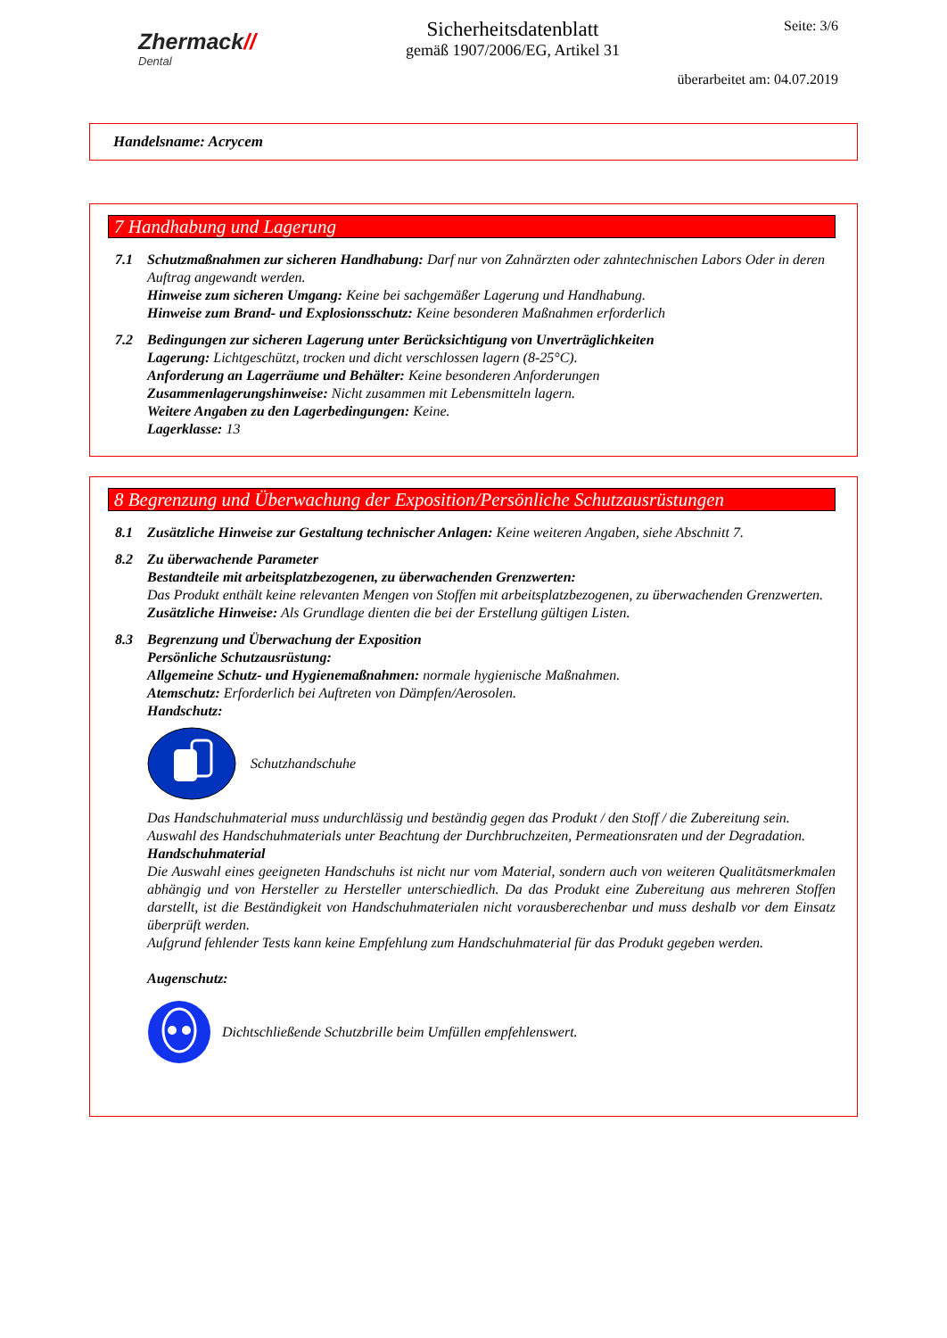Zhermack//
Dental
Sicherheitsdatenblatt
gemäß 1907/2006/EG, Artikel 31
Seite: 3/6
überarbeitet am: 04.07.2019
Handelsname: Acrycem
7 Handhabung und Lagerung
7.1 Schutzmaßnahmen zur sicheren Handhabung: Darf nur von Zahnärzten oder zahntechnischen Labors Oder in deren Auftrag angewandt werden.
Hinweise zum sicheren Umgang: Keine bei sachgemäßer Lagerung und Handhabung.
Hinweise zum Brand- und Explosionsschutz: Keine besonderen Maßnahmen erforderlich
7.2 Bedingungen zur sicheren Lagerung unter Berücksichtigung von Unverträglichkeiten
Lagerung: Lichtgeschützt, trocken und dicht verschlossen lagern (8-25°C).
Anforderung an Lagerräume und Behälter: Keine besonderen Anforderungen
Zusammenlagerungshinweise: Nicht zusammen mit Lebensmitteln lagern.
Weitere Angaben zu den Lagerbedingungen: Keine.
Lagerklasse: 13
8 Begrenzung und Überwachung der Exposition/Persönliche Schutzausrüstungen
8.1 Zusätzliche Hinweise zur Gestaltung technischer Anlagen: Keine weiteren Angaben, siehe Abschnitt 7.
8.2 Zu überwachende Parameter
Bestandteile mit arbeitsplatzbezogenen, zu überwachenden Grenzwerten:
Das Produkt enthält keine relevanten Mengen von Stoffen mit arbeitsplatzbezogenen, zu überwachenden Grenzwerten.
Zusätzliche Hinweise: Als Grundlage dienten die bei der Erstellung gültigen Listen.
8.3 Begrenzung und Überwachung der Exposition
Persönliche Schutzausrüstung:
Allgemeine Schutz- und Hygienemaßnahmen: normale hygienische Maßnahmen.
Atemschutz: Erforderlich bei Auftreten von Dämpfen/Aerosolen.
Handschutz:
Schutzhandschuhe
Das Handschuhmaterial muss undurchlässig und beständig gegen das Produkt / den Stoff / die Zubereitung sein.
Auswahl des Handschuhmaterials unter Beachtung der Durchbruchzeiten, Permeationsraten und der Degradation.
Handschuhmaterial
Die Auswahl eines geeigneten Handschuhs ist nicht nur vom Material, sondern auch von weiteren Qualitätsmerkmalen abhängig und von Hersteller zu Hersteller unterschiedlich. Da das Produkt eine Zubereitung aus mehreren Stoffen darstellt, ist die Beständigkeit von Handschuhmaterialen nicht vorausberechenbar und muss deshalb vor dem Einsatz überprüft werden.
Aufgrund fehlender Tests kann keine Empfehlung zum Handschuhmaterial für das Produkt gegeben werden.
Augenschutz:
Dichtschließende Schutzbrille beim Umfüllen empfehlenswert.